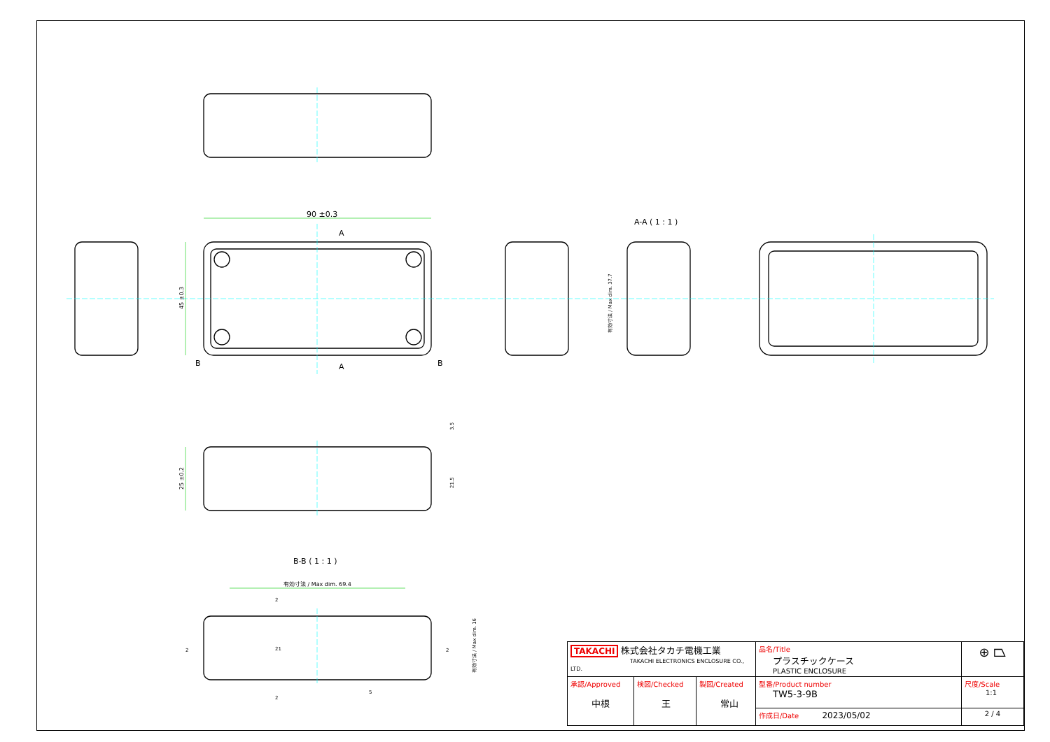90 ±0.3
A
A
B
B
A-A ( 1 : 1 )
B-B ( 1 : 1 )
有効寸法 / Max dim. 69.4
45 ±0.3
25 ±0.2
3.5
21.5
有効寸法 / Max dim. 37.7
有効寸法 / Max dim. 16
2
2
2
21
2
5
| TAKACHI 株式会社タカチ電機工業 TAKACHI ELECTRONICS ENCLOSURE CO., LTD. | | | 品名/Title プラスチックケース PLASTIC ENCLOSURE | ⊕ ⏢ |
| 承認/Approved 中根 | 検図/Checked 王 | 製図/Created 常山 | 型番/Product number TW5-3-9B | 尺度/Scale 1:1 |
| | | | 作成日/Date 2023/05/02 | 2 / 4 |